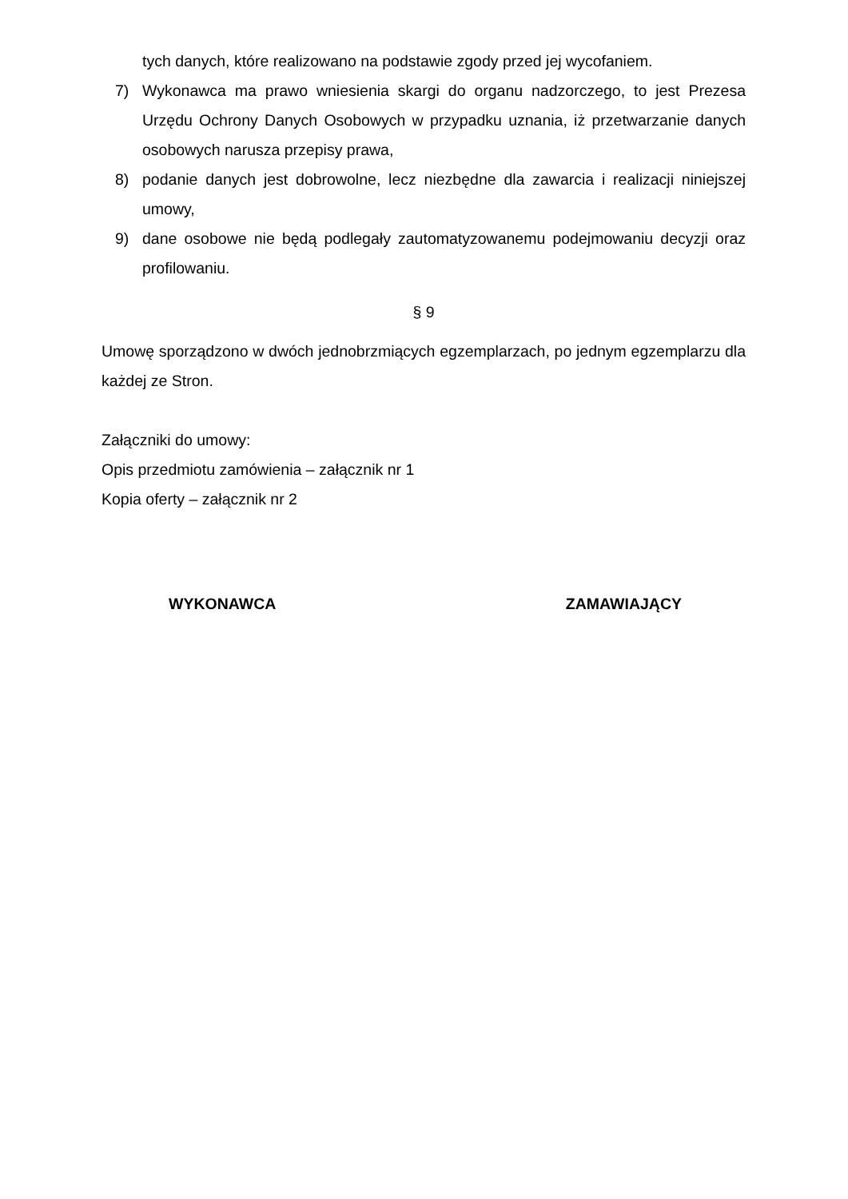tych danych, które realizowano na podstawie zgody przed jej wycofaniem.
7) Wykonawca ma prawo wniesienia skargi do organu nadzorczego, to jest Prezesa Urzędu Ochrony Danych Osobowych w przypadku uznania, iż przetwarzanie danych osobowych narusza przepisy prawa,
8) podanie danych jest dobrowolne, lecz niezbędne dla zawarcia i realizacji niniejszej umowy,
9) dane osobowe nie będą podlegały zautomatyzowanemu podejmowaniu decyzji oraz profilowaniu.
§ 9
Umowę sporządzono w dwóch jednobrzmiących egzemplarzach, po jednym egzemplarzu dla każdej ze Stron.
Załączniki do umowy:
Opis przedmiotu zamówienia – załącznik nr 1
Kopia oferty – załącznik nr 2
WYKONAWCA ZAMAWIAJĄCY